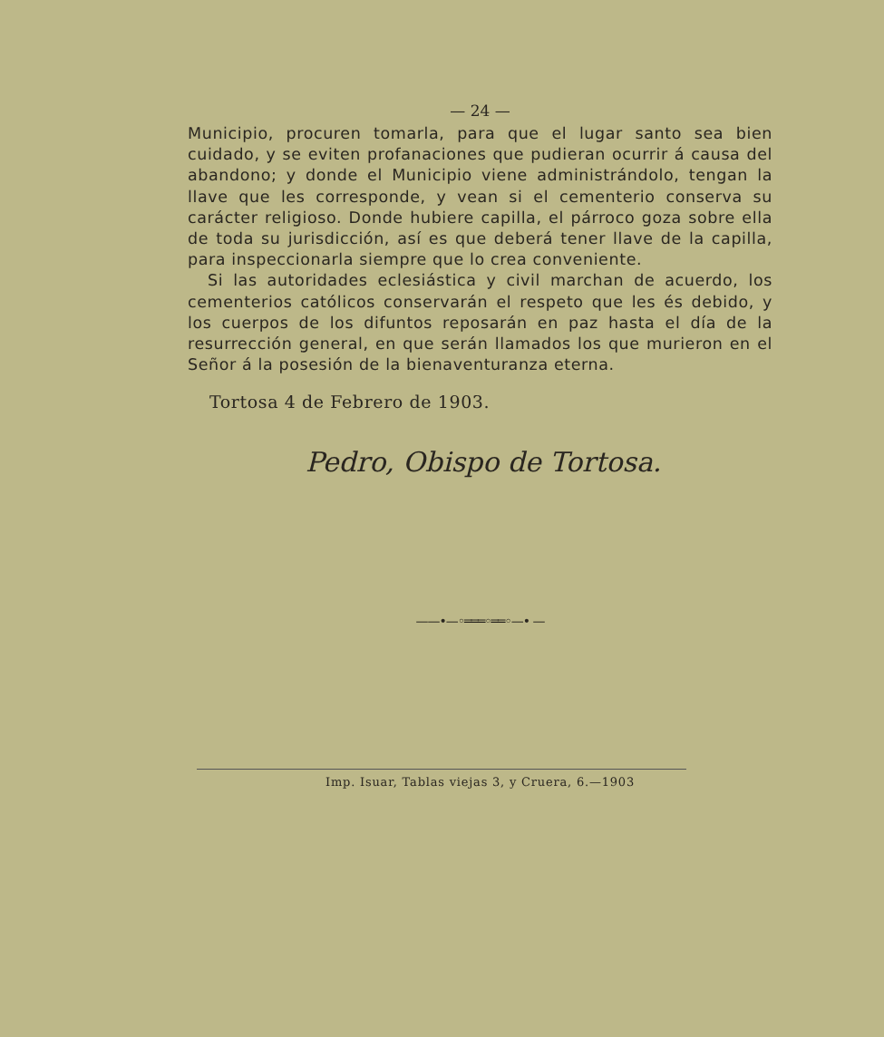— 24 —
Municipio, procuren tomarla, para que el lugar santo sea bien cuidado, y se eviten profanaciones que pudieran ocurrir á causa del abandono; y donde el Municipio viene administrándolo, tengan la llave que les corresponde, y vean si el cementerio conserva su carácter religioso. Donde hubiere capilla, el párroco goza sobre ella de toda su jurisdicción, así es que deberá tener llave de la capilla, para inspeccionarla siempre que lo crea conveniente.
Si las autoridades eclesiástica y civil marchan de acuerdo, los cementerios católicos conservarán el respeto que les és debido, y los cuerpos de los difuntos reposarán en paz hasta el día de la resurrección general, en que serán llamados los que murieron en el Señor á la posesión de la bienaventuranza eterna.
Tortosa 4 de Febrero de 1903.
Pedro, Obispo de Tortosa.
——•—◦═══◦══◦—• —
Imp. Isuar, Tablas viejas 3, y Cruera, 6.—1903